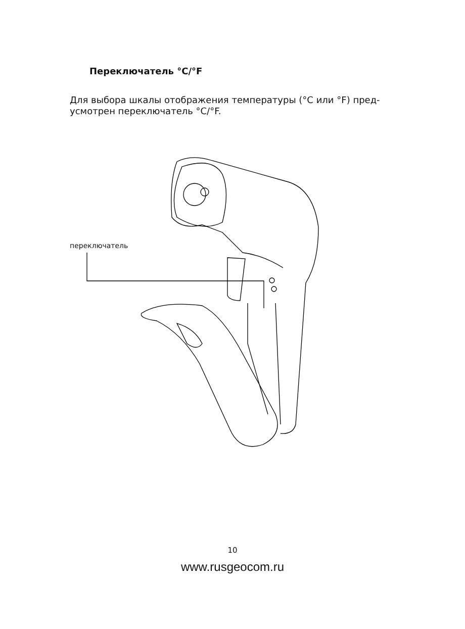Переключатель °C/°F
Для выбора шкалы отображения температуры (°C или °F) пред-
усмотрен переключатель °C/°F.
переключатель
10
www.rusgeocom.ru